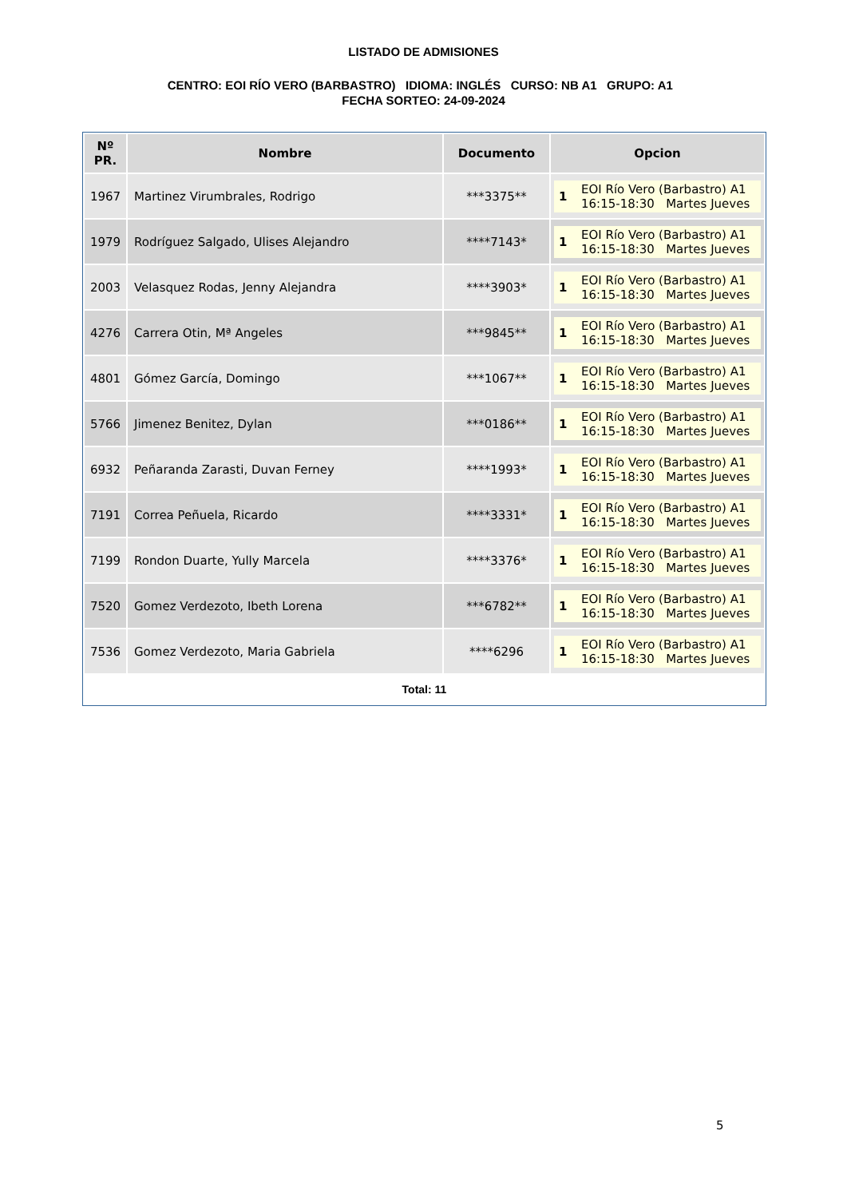LISTADO DE ADMISIONES
CENTRO: EOI RÍO VERO (BARBASTRO) IDIOMA: INGLÉS CURSO: NB A1 GRUPO: A1 FECHA SORTEO: 24-09-2024
| Nº PR. | Nombre | Documento | Opcion |
| --- | --- | --- | --- |
| 1967 | Martinez Virumbrales, Rodrigo | ***3375** | 1 EOI Río Vero (Barbastro) A1 16:15-18:30 Martes Jueves |
| 1979 | Rodríguez Salgado, Ulises Alejandro | ****7143* | 1 EOI Río Vero (Barbastro) A1 16:15-18:30 Martes Jueves |
| 2003 | Velasquez Rodas, Jenny Alejandra | ****3903* | 1 EOI Río Vero (Barbastro) A1 16:15-18:30 Martes Jueves |
| 4276 | Carrera Otin, Mª Angeles | ***9845** | 1 EOI Río Vero (Barbastro) A1 16:15-18:30 Martes Jueves |
| 4801 | Gómez García, Domingo | ***1067** | 1 EOI Río Vero (Barbastro) A1 16:15-18:30 Martes Jueves |
| 5766 | Jimenez Benitez, Dylan | ***0186** | 1 EOI Río Vero (Barbastro) A1 16:15-18:30 Martes Jueves |
| 6932 | Peñaranda Zarasti, Duvan Ferney | ****1993* | 1 EOI Río Vero (Barbastro) A1 16:15-18:30 Martes Jueves |
| 7191 | Correa Peñuela, Ricardo | ****3331* | 1 EOI Río Vero (Barbastro) A1 16:15-18:30 Martes Jueves |
| 7199 | Rondon Duarte, Yully Marcela | ****3376* | 1 EOI Río Vero (Barbastro) A1 16:15-18:30 Martes Jueves |
| 7520 | Gomez Verdezoto, Ibeth Lorena | ***6782** | 1 EOI Río Vero (Barbastro) A1 16:15-18:30 Martes Jueves |
| 7536 | Gomez Verdezoto, Maria Gabriela | ****6296 | 1 EOI Río Vero (Barbastro) A1 16:15-18:30 Martes Jueves |
Total: 11
5